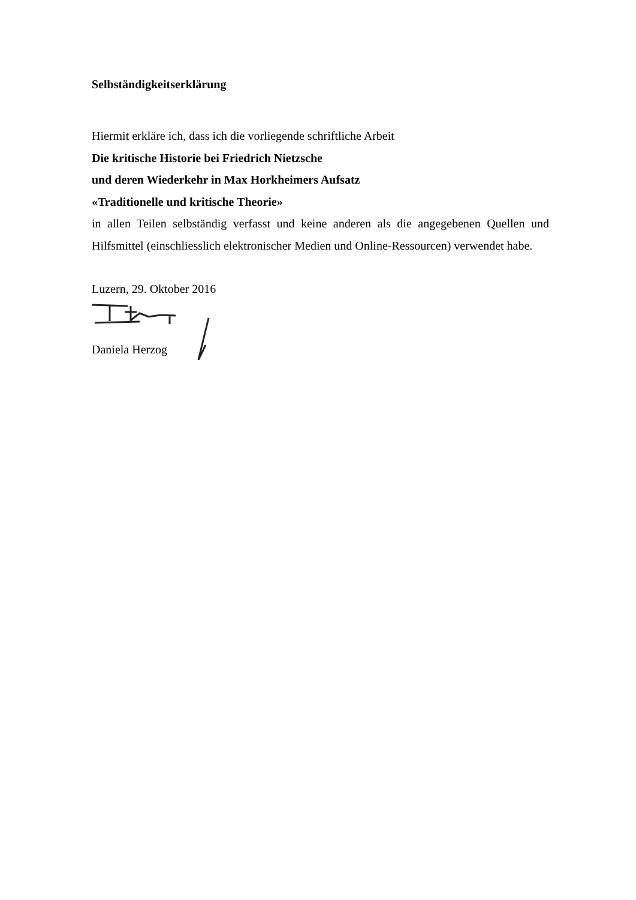Selbständigkeitserklärung
Hiermit erkläre ich, dass ich die vorliegende schriftliche Arbeit
Die kritische Historie bei Friedrich Nietzsche
und deren Wiederkehr in Max Horkheimers Aufsatz
«Traditionelle und kritische Theorie»
in allen Teilen selbständig verfasst und keine anderen als die angegebenen Quellen und Hilfsmittel (einschliesslich elektronischer Medien und Online-Ressourcen) verwendet habe.
Luzern, 29. Oktober 2016
Daniela Herzog